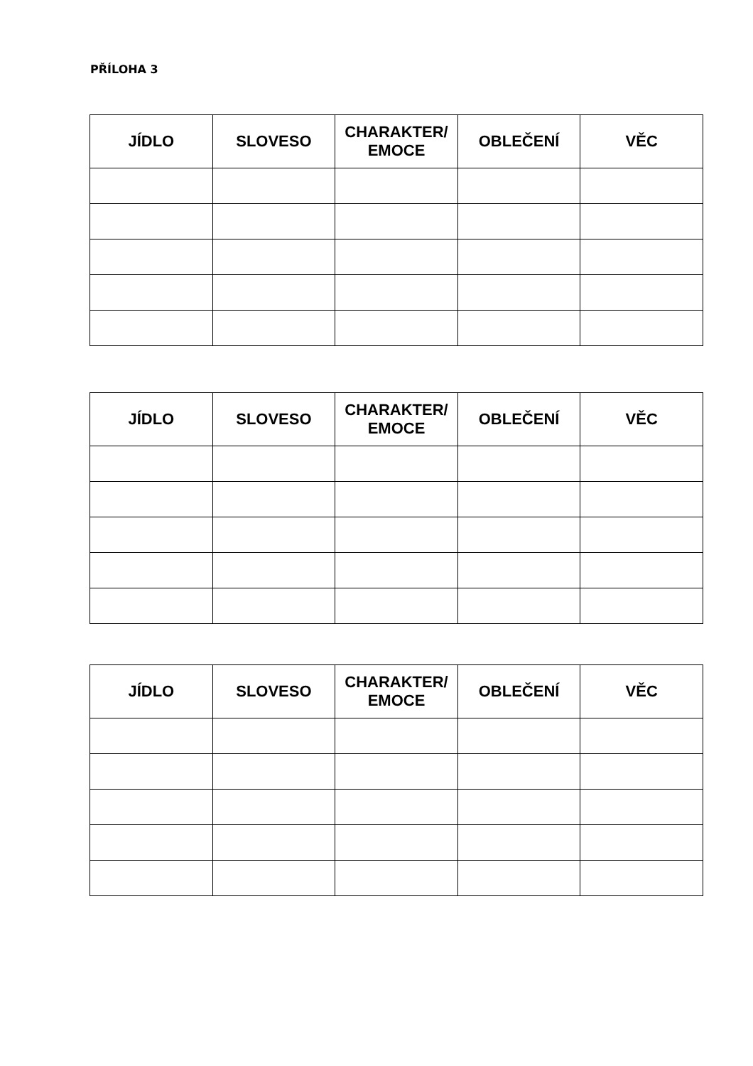PŘÍLOHA 3
| JÍDLO | SLOVESO | CHARAKTER/ EMOCE | OBLEČENÍ | VĚC |
| --- | --- | --- | --- | --- |
| JÍDLO | SLOVESO | CHARAKTER/ EMOCE | OBLEČENÍ | VĚC |
| --- | --- | --- | --- | --- |
| JÍDLO | SLOVESO | CHARAKTER/ EMOCE | OBLEČENÍ | VĚC |
| --- | --- | --- | --- | --- |